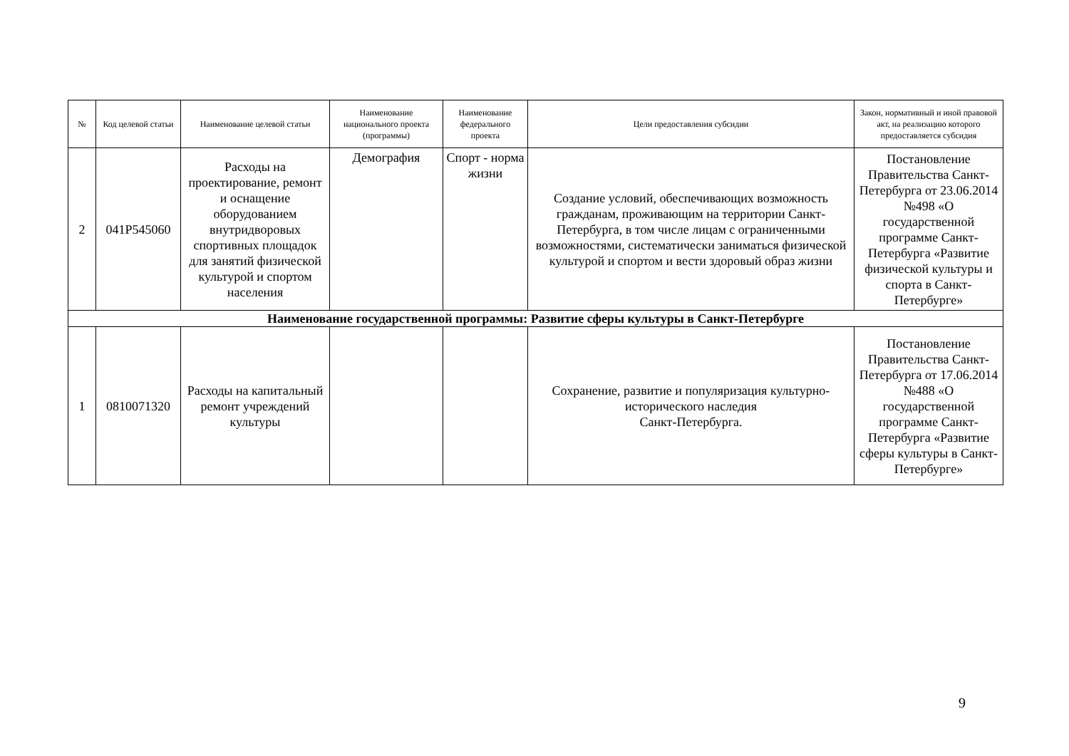| № | Код целевой статьи | Наименование целевой статьи | Наименование национального проекта (программы) | Наименование федерального проекта | Цели предоставления субсидии | Закон, нормативный и иной правовой акт, на реализацию которого предоставляется субсидия |
| --- | --- | --- | --- | --- | --- | --- |
| 2 | 041P545060 | Расходы на проектирование, ремонт и оснащение оборудованием внутридворовых спортивных площадок для занятий физической культурой и спортом населения | Демография | Спорт - норма жизни | Создание условий, обеспечивающих возможность гражданам, проживающим на территории Санкт-Петербурга, в том числе лицам с ограниченными возможностями, систематически заниматься физической культурой и спортом и вести здоровый образ жизни | Постановление Правительства Санкт-Петербурга от 23.06.2014 №498 «О государственной программе Санкт-Петербурга «Развитие физической культуры и спорта в Санкт-Петербурге» |
| Наименование государственной программы: Развитие сферы культуры в Санкт-Петербурге | | | | | | |
| 1 | 0810071320 | Расходы на капитальный ремонт учреждений культуры | | | Сохранение, развитие и популяризация культурно-исторического наследия Санкт-Петербурга. | Постановление Правительства Санкт-Петербурга от 17.06.2014 №488 «О государственной программе Санкт-Петербурга «Развитие сферы культуры в Санкт-Петербурге» |
9